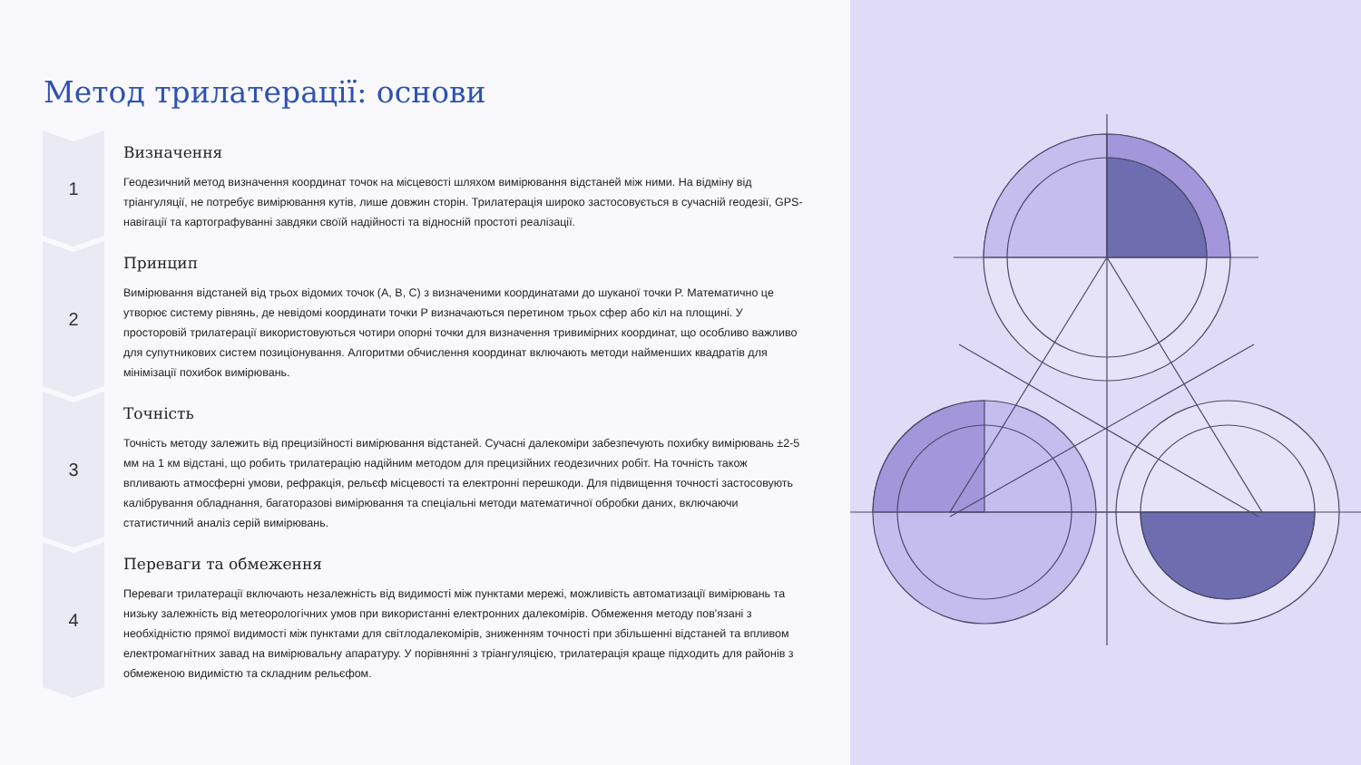Метод трилатерації: основи
1
Визначення
Геодезичний метод визначення координат точок на місцевості шляхом вимірювання відстаней між ними. На відміну від тріангуляції, не потребує вимірювання кутів, лише довжин сторін. Трилатерація широко застосовується в сучасній геодезії, GPS-навігації та картографуванні завдяки своїй надійності та відносній простоті реалізації.
2
Принцип
Вимірювання відстаней від трьох відомих точок (A, B, C) з визначеними координатами до шуканої точки P. Математично це утворює систему рівнянь, де невідомі координати точки P визначаються перетином трьох сфер або кіл на площині. У просторовій трилатерації використовуються чотири опорні точки для визначення тривимірних координат, що особливо важливо для супутникових систем позиціонування. Алгоритми обчислення координат включають методи найменших квадратів для мінімізації похибок вимірювань.
3
Точність
Точність методу залежить від прецизійності вимірювання відстаней. Сучасні далекоміри забезпечують похибку вимірювань ±2-5 мм на 1 км відстані, що робить трилатерацію надійним методом для прецизійних геодезичних робіт. На точність також впливають атмосферні умови, рефракція, рельєф місцевості та електронні перешкоди. Для підвищення точності застосовують калібрування обладнання, багаторазові вимірювання та спеціальні методи математичної обробки даних, включаючи статистичний аналіз серій вимірювань.
4
Переваги та обмеження
Переваги трилатерації включають незалежність від видимості між пунктами мережі, можливість автоматизації вимірювань та низьку залежність від метеорологічних умов при використанні електронних далекомірів. Обмеження методу пов'язані з необхідністю прямої видимості між пунктами для світлодалекомірів, зниженням точності при збільшенні відстаней та впливом електромагнітних завад на вимірювальну апаратуру. У порівнянні з тріангуляцією, трилатерація краще підходить для районів з обмеженою видимістю та складним рельєфом.